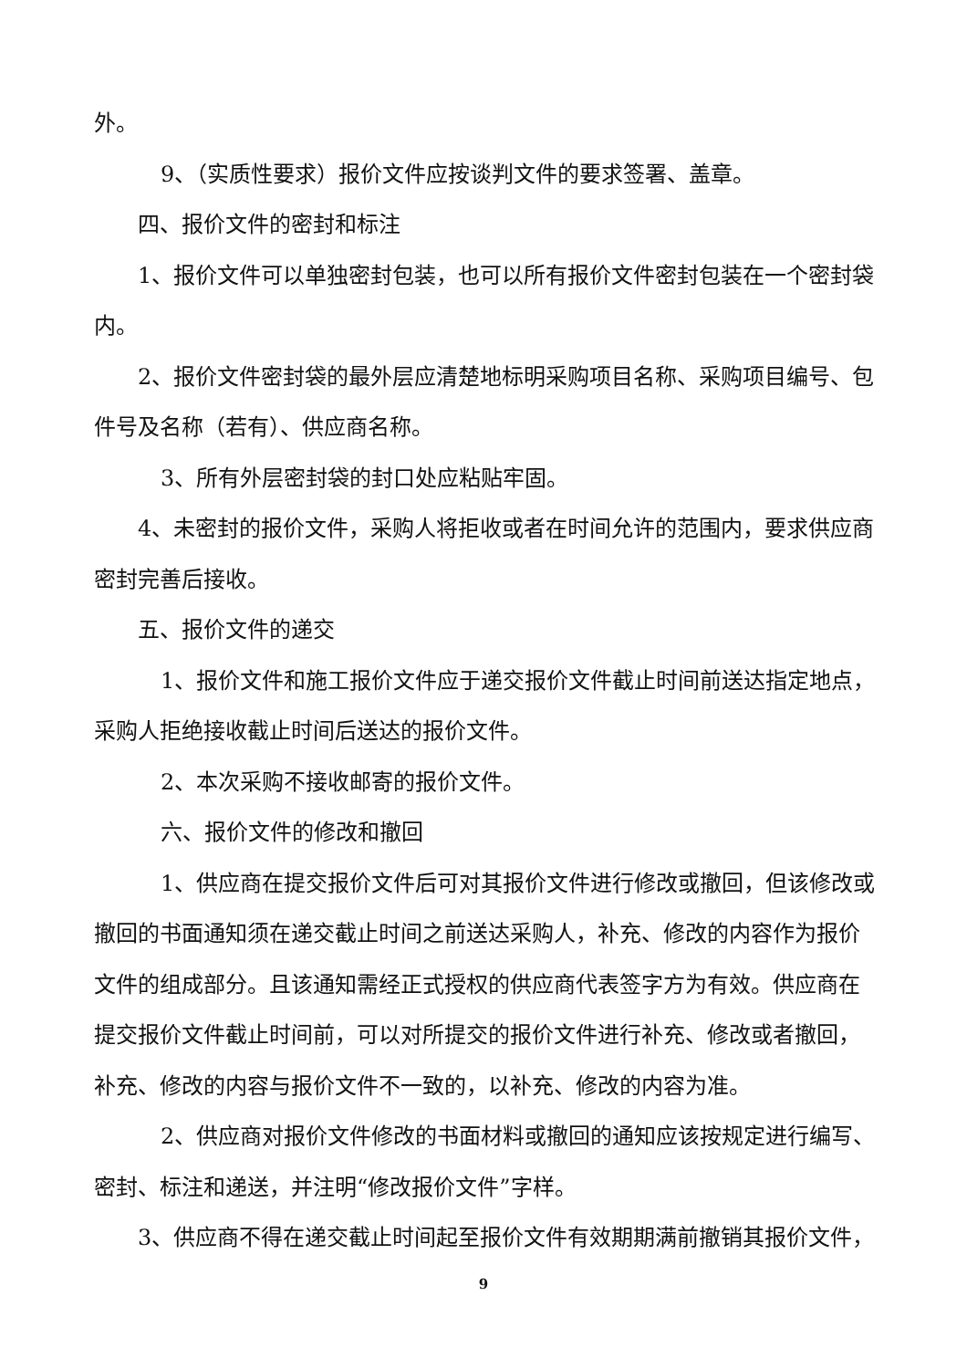外。
9、（实质性要求）报价文件应按谈判文件的要求签署、盖章。
四、报价文件的密封和标注
1、报价文件可以单独密封包装，也可以所有报价文件密封包装在一个密封袋内。
2、报价文件密封袋的最外层应清楚地标明采购项目名称、采购项目编号、包件号及名称（若有）、供应商名称。
3、所有外层密封袋的封口处应粘贴牢固。
4、未密封的报价文件，采购人将拒收或者在时间允许的范围内，要求供应商密封完善后接收。
五、报价文件的递交
1、报价文件和施工报价文件应于递交报价文件截止时间前送达指定地点，采购人拒绝接收截止时间后送达的报价文件。
2、本次采购不接收邮寄的报价文件。
六、报价文件的修改和撤回
1、供应商在提交报价文件后可对其报价文件进行修改或撤回，但该修改或撤回的书面通知须在递交截止时间之前送达采购人，补充、修改的内容作为报价文件的组成部分。且该通知需经正式授权的供应商代表签字方为有效。供应商在提交报价文件截止时间前，可以对所提交的报价文件进行补充、修改或者撤回，补充、修改的内容与报价文件不一致的，以补充、修改的内容为准。
2、供应商对报价文件修改的书面材料或撤回的通知应该按规定进行编写、密封、标注和递送，并注明“修改报价文件”字样。
3、供应商不得在递交截止时间起至报价文件有效期期满前撤销其报价文件，
9